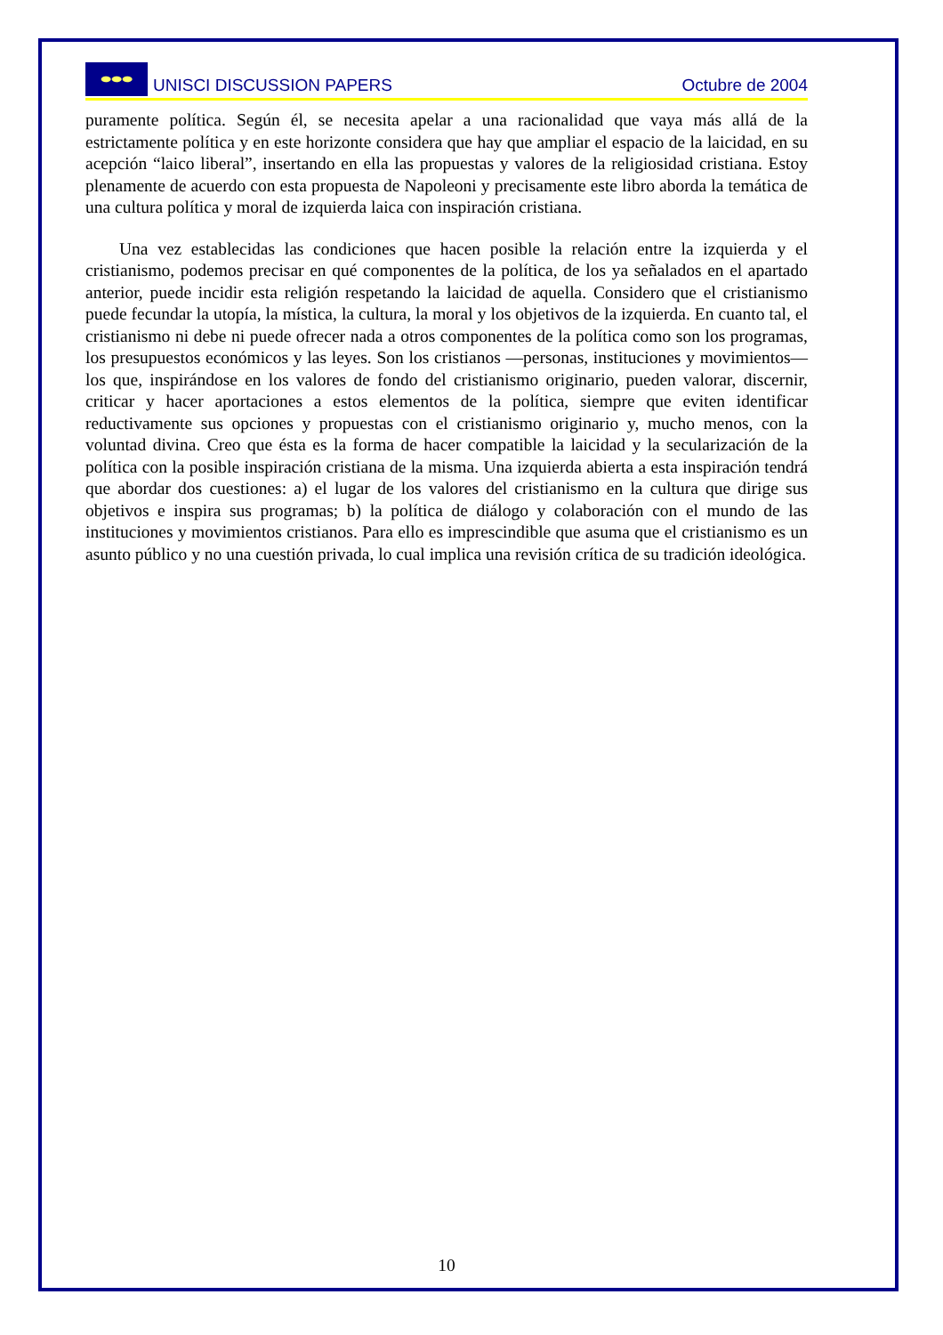⬬⬬⬬
UNISCI DISCUSSION PAPERS Octubre de 2004
puramente política. Según él, se necesita apelar a una racionalidad que vaya más allá de la estrictamente política y en este horizonte considera que hay que ampliar el espacio de la laicidad, en su acepción “laico liberal”, insertando en ella las propuestas y valores de la religiosidad cristiana. Estoy plenamente de acuerdo con esta propuesta de Napoleoni y precisamente este libro aborda la temática de una cultura política y moral de izquierda laica con inspiración cristiana.
Una vez establecidas las condiciones que hacen posible la relación entre la izquierda y el cristianismo, podemos precisar en qué componentes de la política, de los ya señalados en el apartado anterior, puede incidir esta religión respetando la laicidad de aquella. Considero que el cristianismo puede fecundar la utopía, la mística, la cultura, la moral y los objetivos de la izquierda. En cuanto tal, el cristianismo ni debe ni puede ofrecer nada a otros componentes de la política como son los programas, los presupuestos económicos y las leyes. Son los cristianos —personas, instituciones y movimientos— los que, inspirándose en los valores de fondo del cristianismo originario, pueden valorar, discernir, criticar y hacer aportaciones a estos elementos de la política, siempre que eviten identificar reductivamente sus opciones y propuestas con el cristianismo originario y, mucho menos, con la voluntad divina. Creo que ésta es la forma de hacer compatible la laicidad y la secularización de la política con la posible inspiración cristiana de la misma. Una izquierda abierta a esta inspiración tendrá que abordar dos cuestiones: a) el lugar de los valores del cristianismo en la cultura que dirige sus objetivos e inspira sus programas; b) la política de diálogo y colaboración con el mundo de las instituciones y movimientos cristianos. Para ello es imprescindible que asuma que el cristianismo es un asunto público y no una cuestión privada, lo cual implica una revisión crítica de su tradición ideológica.
10